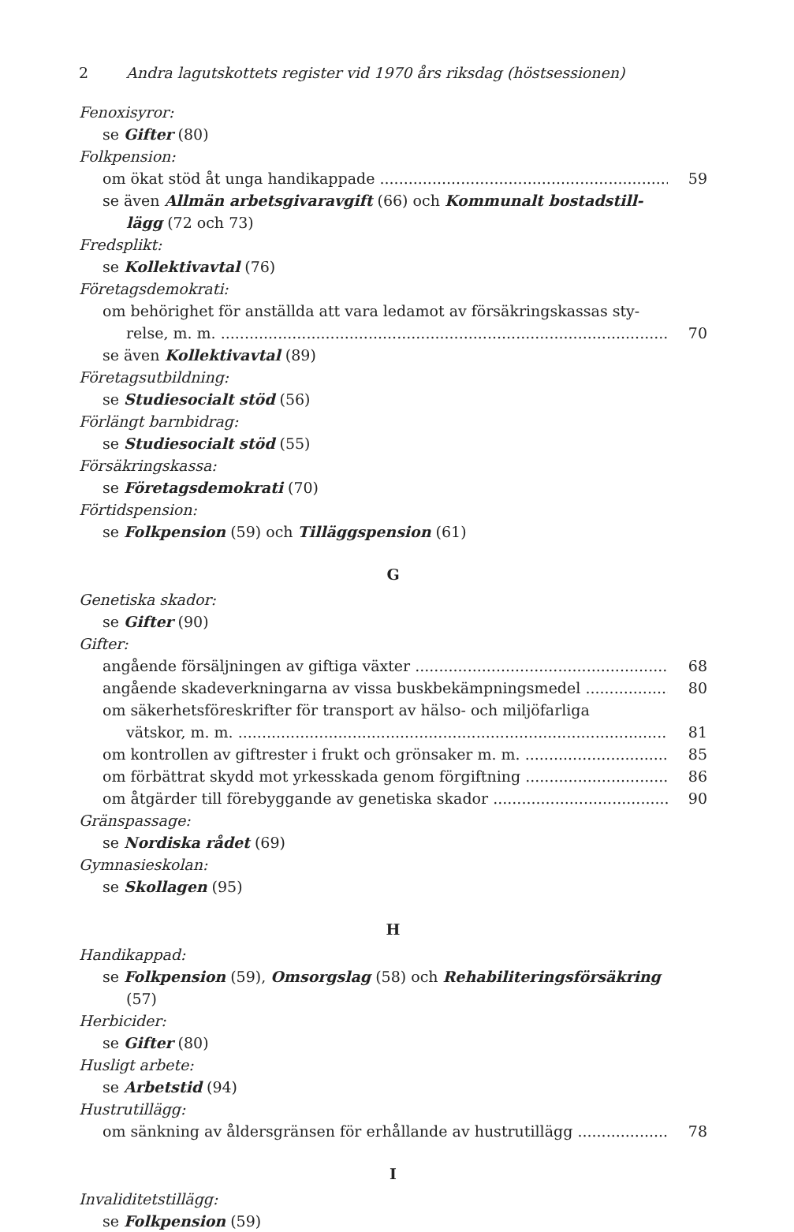2 Andra lagutskottets register vid 1970 års riksdag (höstsessionen)
Fenoxisyror:
se Gifter (80)
Folkpension:
om ökat stöd åt unga handikappade 59
se även Allmän arbetsgivaravgift (66) och Kommunalt bostadstill-
lägg (72 och 73)
Fredsplikt:
se Kollektivavtal (76)
Företagsdemokrati:
om behörighet för anställda att vara ledamot av försäkringskassas sty-
relse, m. m. 70
se även Kollektivavtal (89)
Företagsutbildning:
se Studiesocialt stöd (56)
Förlängt barnbidrag:
se Studiesocialt stöd (55)
Försäkringskassa:
se Företagsdemokrati (70)
Förtidspension:
se Folkpension (59) och Tilläggspension (61)
G
Genetiska skador:
se Gifter (90)
Gifter:
angående försäljningen av giftiga växter 68
angående skadeverkningarna av vissa buskbekämpningsmedel 80
om säkerhetsföreskrifter för transport av hälso- och miljöfarliga
vätskor, m. m. 81
om kontrollen av giftrester i frukt och grönsaker m. m. 85
om förbättrat skydd mot yrkesskada genom förgiftning 86
om åtgärder till förebyggande av genetiska skador 90
Gränspassage:
se Nordiska rådet (69)
Gymnasieskolan:
se Skollagen (95)
H
Handikappad:
se Folkpension (59), Omsorgslag (58) och Rehabiliteringsförsäkring
(57)
Herbicider:
se Gifter (80)
Husligt arbete:
se Arbetstid (94)
Hustrutillägg:
om sänkning av åldersgränsen för erhållande av hustrutillägg 78
I
Invaliditetstillägg:
se Folkpension (59)